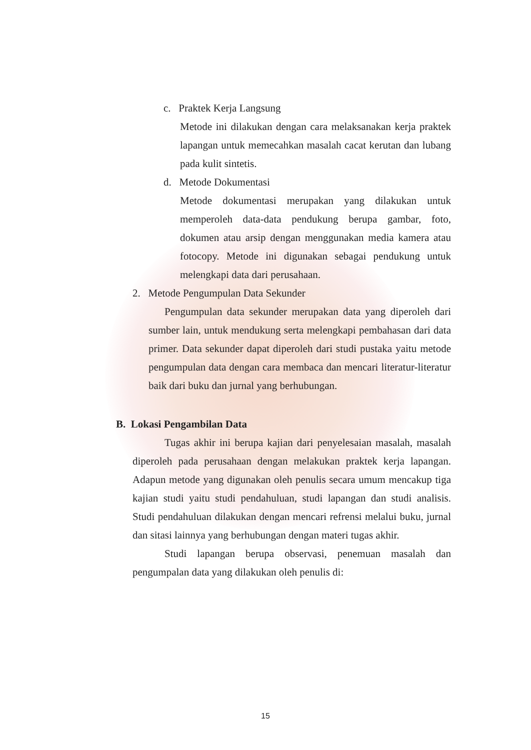c. Praktek Kerja Langsung
Metode ini dilakukan dengan cara melaksanakan kerja praktek lapangan untuk memecahkan masalah cacat kerutan dan lubang pada kulit sintetis.
d. Metode Dokumentasi
Metode dokumentasi merupakan yang dilakukan untuk memperoleh data-data pendukung berupa gambar, foto, dokumen atau arsip dengan menggunakan media kamera atau fotocopy. Metode ini digunakan sebagai pendukung untuk melengkapi data dari perusahaan.
2. Metode Pengumpulan Data Sekunder
Pengumpulan data sekunder merupakan data yang diperoleh dari sumber lain, untuk mendukung serta melengkapi pembahasan dari data primer. Data sekunder dapat diperoleh dari studi pustaka yaitu metode pengumpulan data dengan cara membaca dan mencari literatur-literatur baik dari buku dan jurnal yang berhubungan.
B. Lokasi Pengambilan Data
Tugas akhir ini berupa kajian dari penyelesaian masalah, masalah diperoleh pada perusahaan dengan melakukan praktek kerja lapangan. Adapun metode yang digunakan oleh penulis secara umum mencakup tiga kajian studi yaitu studi pendahuluan, studi lapangan dan studi analisis. Studi pendahuluan dilakukan dengan mencari refrensi melalui buku, jurnal dan sitasi lainnya yang berhubungan dengan materi tugas akhir.
Studi lapangan berupa observasi, penemuan masalah dan pengumpalan data yang dilakukan oleh penulis di:
15